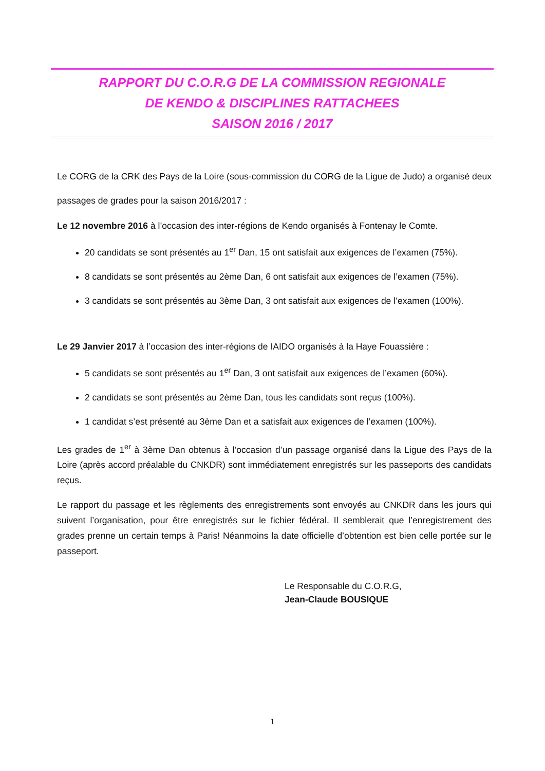RAPPORT DU C.O.R.G DE LA COMMISSION REGIONALE
DE KENDO & DISCIPLINES RATTACHEES
SAISON 2016 / 2017
Le CORG de la CRK des Pays de la Loire (sous-commission du CORG de la Ligue de Judo) a organisé deux passages de grades pour la saison 2016/2017 :
Le 12 novembre 2016 à l’occasion des inter-régions de Kendo organisés à Fontenay le Comte.
20 candidats se sont présentés au 1<sup>er</sup> Dan, 15 ont satisfait aux exigences de l’examen (75%).
8 candidats se sont présentés au 2ème Dan, 6 ont satisfait aux exigences de l’examen (75%).
3 candidats se sont présentés au 3ème Dan, 3 ont satisfait aux exigences de l’examen (100%).
Le 29 Janvier 2017 à l’occasion des inter-régions de IAIDO organisés à la Haye Fouassière :
5 candidats se sont présentés au 1<sup>er</sup> Dan, 3 ont satisfait aux exigences de l’examen (60%).
2 candidats se sont présentés au 2ème Dan, tous les candidats sont reçus (100%).
1 candidat s’est présenté au 3ème Dan et a satisfait aux exigences de l’examen (100%).
Les grades de 1<sup>er</sup> à 3ème Dan obtenus à l’occasion d’un passage organisé dans la Ligue des Pays de la Loire (après accord préalable du CNKDR) sont immédiatement enregistrés sur les passeports des candidats reçus.
Le rapport du passage et les règlements des enregistrements sont envoyés au CNKDR dans les jours qui suivent l’organisation, pour être enregistrés sur le fichier fédéral. Il semblerait que l’enregistrement des grades prenne un certain temps à Paris! Néanmoins la date officielle d’obtention est bien celle portée sur le passeport.
Le Responsable du C.O.R.G,
Jean-Claude BOUSIQUE
1